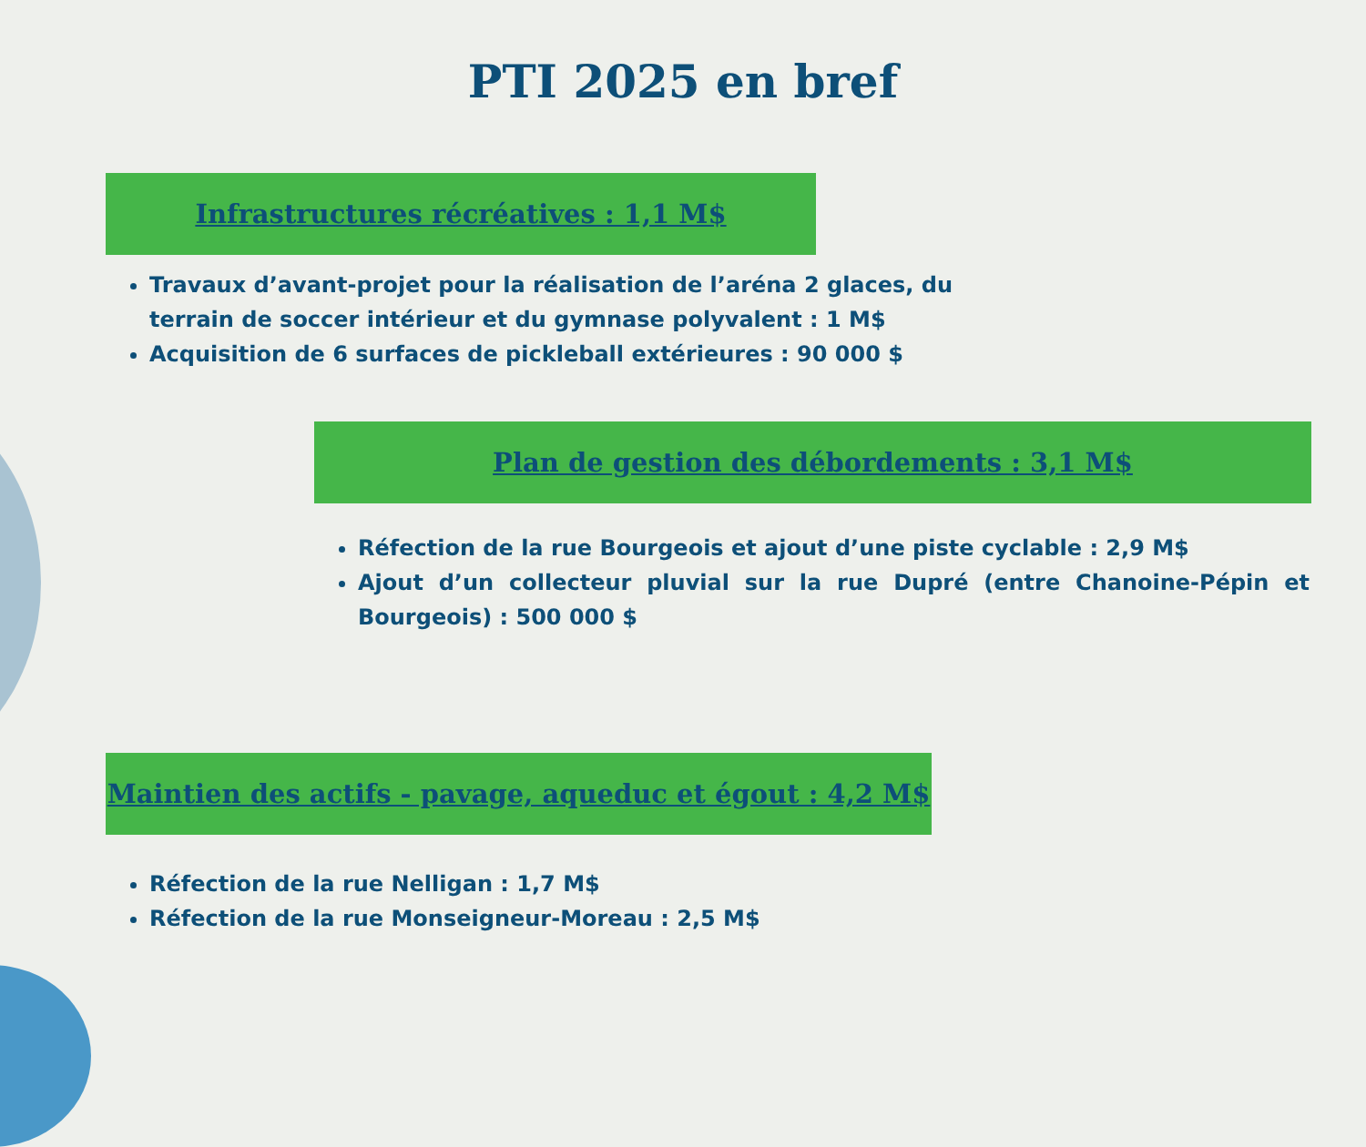PTI 2025 en bref
Infrastructures récréatives : 1,1 M$
Travaux d’avant-projet pour la réalisation de l’aréna 2 glaces, du terrain de soccer intérieur et du gymnase polyvalent : 1 M$
Acquisition de 6 surfaces de pickleball extérieures : 90 000 $
Plan de gestion des débordements : 3,1 M$
Réfection de la rue Bourgeois et ajout d’une piste cyclable : 2,9 M$
Ajout d’un collecteur pluvial sur la rue Dupré (entre Chanoine-Pépin et Bourgeois) : 500 000 $
Maintien des actifs - pavage, aqueduc et égout : 4,2 M$
Réfection de la rue Nelligan : 1,7 M$
Réfection de la rue Monseigneur-Moreau : 2,5 M$